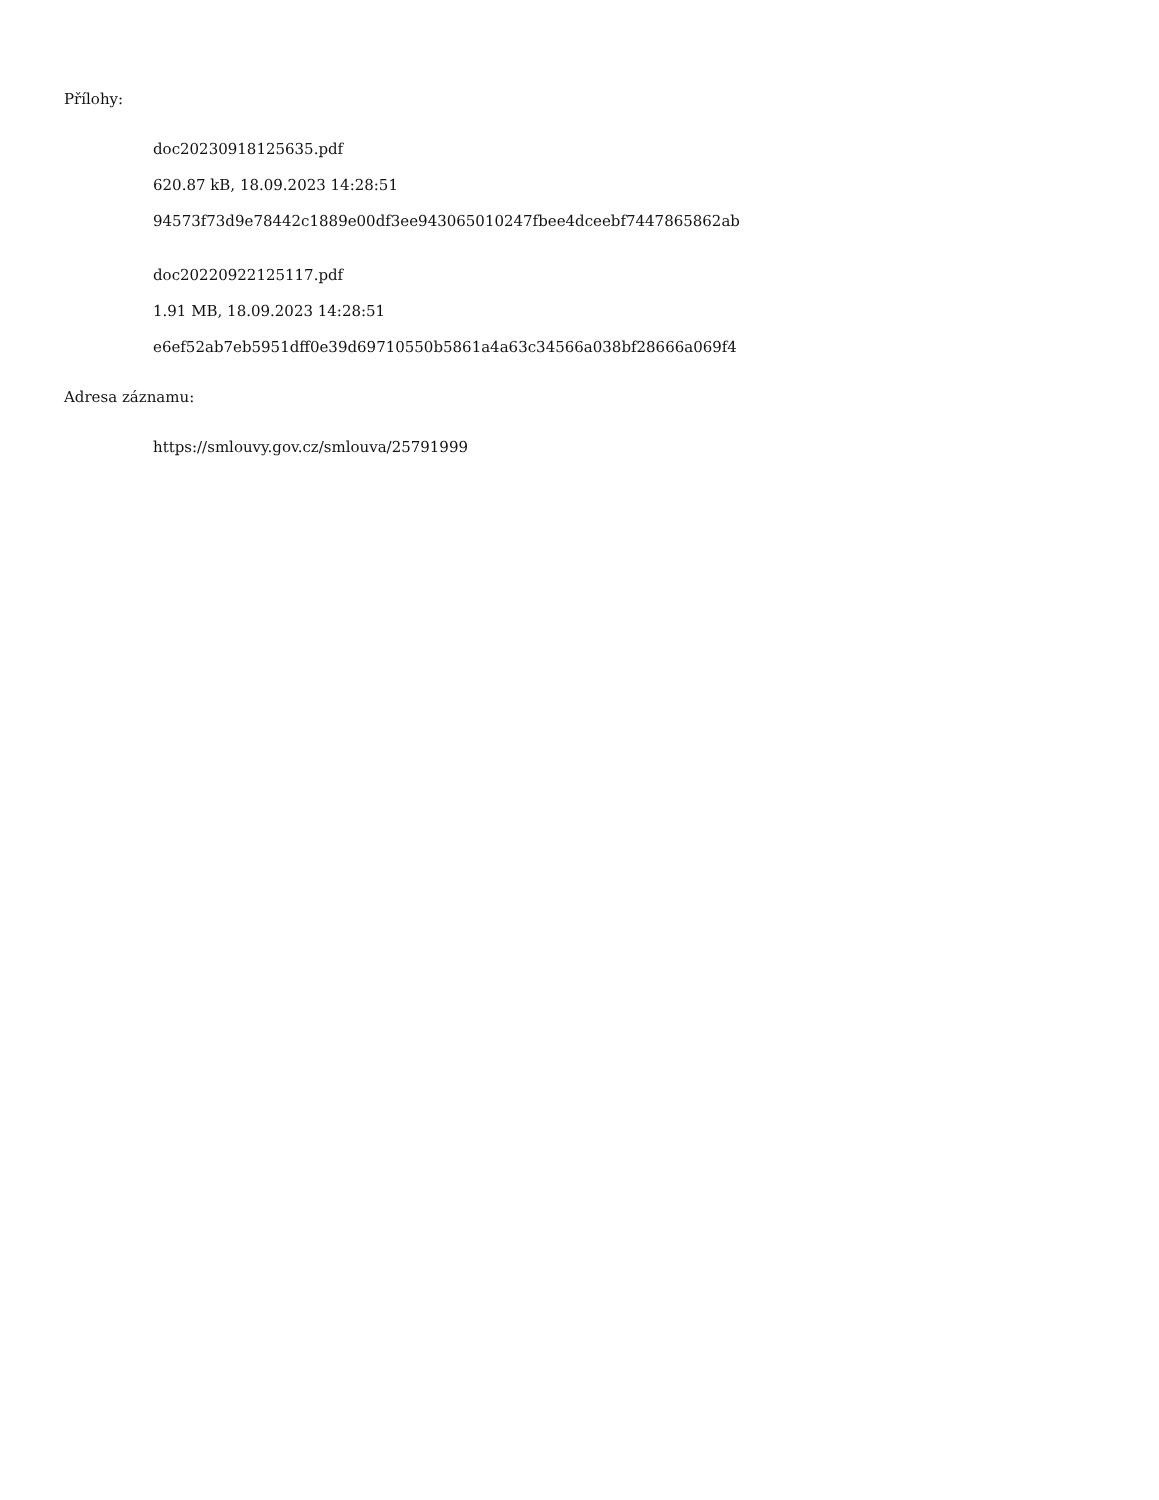Přílohy:
doc20230918125635.pdf
620.87 kB, 18.09.2023 14:28:51
94573f73d9e78442c1889e00df3ee943065010247fbee4dceebf7447865862ab
doc20220922125117.pdf
1.91 MB, 18.09.2023 14:28:51
e6ef52ab7eb5951dff0e39d69710550b5861a4a63c34566a038bf28666a069f4
Adresa záznamu:
https://smlouvy.gov.cz/smlouva/25791999